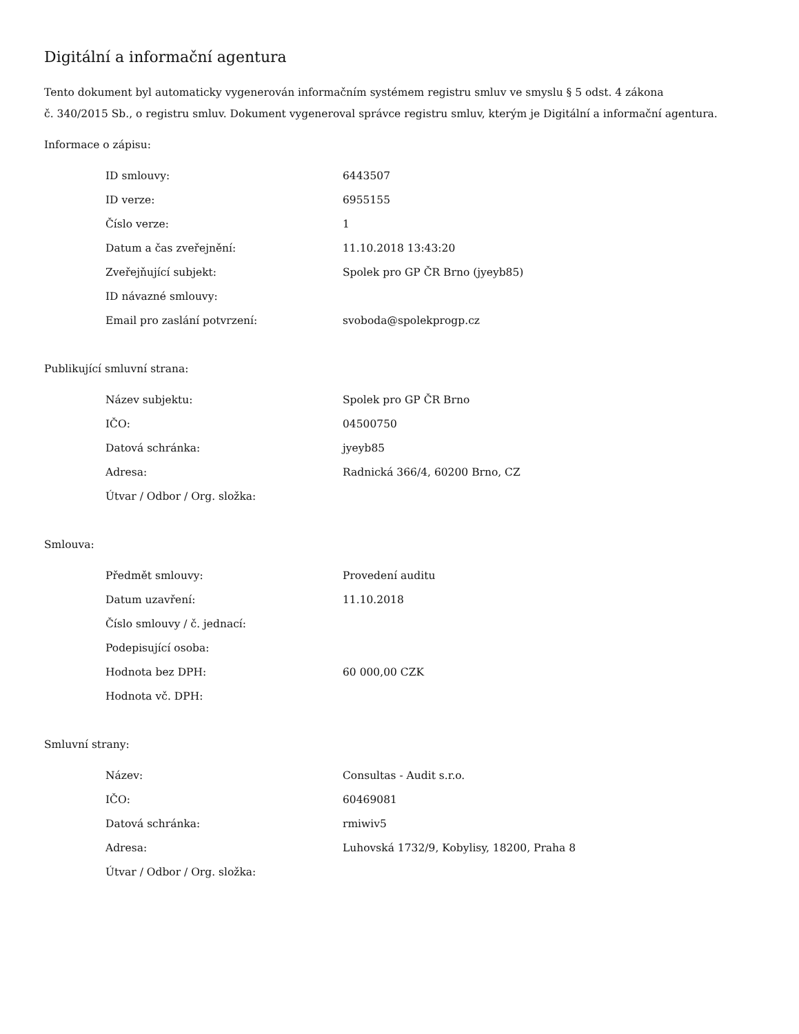Digitální a informační agentura
Tento dokument byl automaticky vygenerován informačním systémem registru smluv ve smyslu § 5 odst. 4 zákona
č. 340/2015 Sb., o registru smluv. Dokument vygeneroval správce registru smluv, kterým je Digitální a informační agentura.
Informace o zápisu:
| ID smlouvy: | 6443507 |
| ID verze: | 6955155 |
| Číslo verze: | 1 |
| Datum a čas zveřejnění: | 11.10.2018 13:43:20 |
| Zveřejňující subjekt: | Spolek pro GP ČR Brno (jyeyb85) |
| ID návazné smlouvy: | |
| Email pro zaslání potvrzení: | svoboda@spolekprogp.cz |
Publikující smluvní strana:
| Název subjektu: | Spolek pro GP ČR Brno |
| IČO: | 04500750 |
| Datová schránka: | jyeyb85 |
| Adresa: | Radnická 366/4, 60200 Brno, CZ |
| Útvar / Odbor / Org. složka: | |
Smlouva:
| Předmět smlouvy: | Provedení auditu |
| Datum uzavření: | 11.10.2018 |
| Číslo smlouvy / č. jednací: | |
| Podepisující osoba: | |
| Hodnota bez DPH: | 60 000,00 CZK |
| Hodnota vč. DPH: | |
Smluvní strany:
| Název: | Consultas - Audit s.r.o. |
| IČO: | 60469081 |
| Datová schránka: | rmiwiv5 |
| Adresa: | Luhovská 1732/9, Kobylisy, 18200, Praha 8 |
| Útvar / Odbor / Org. složka: | |